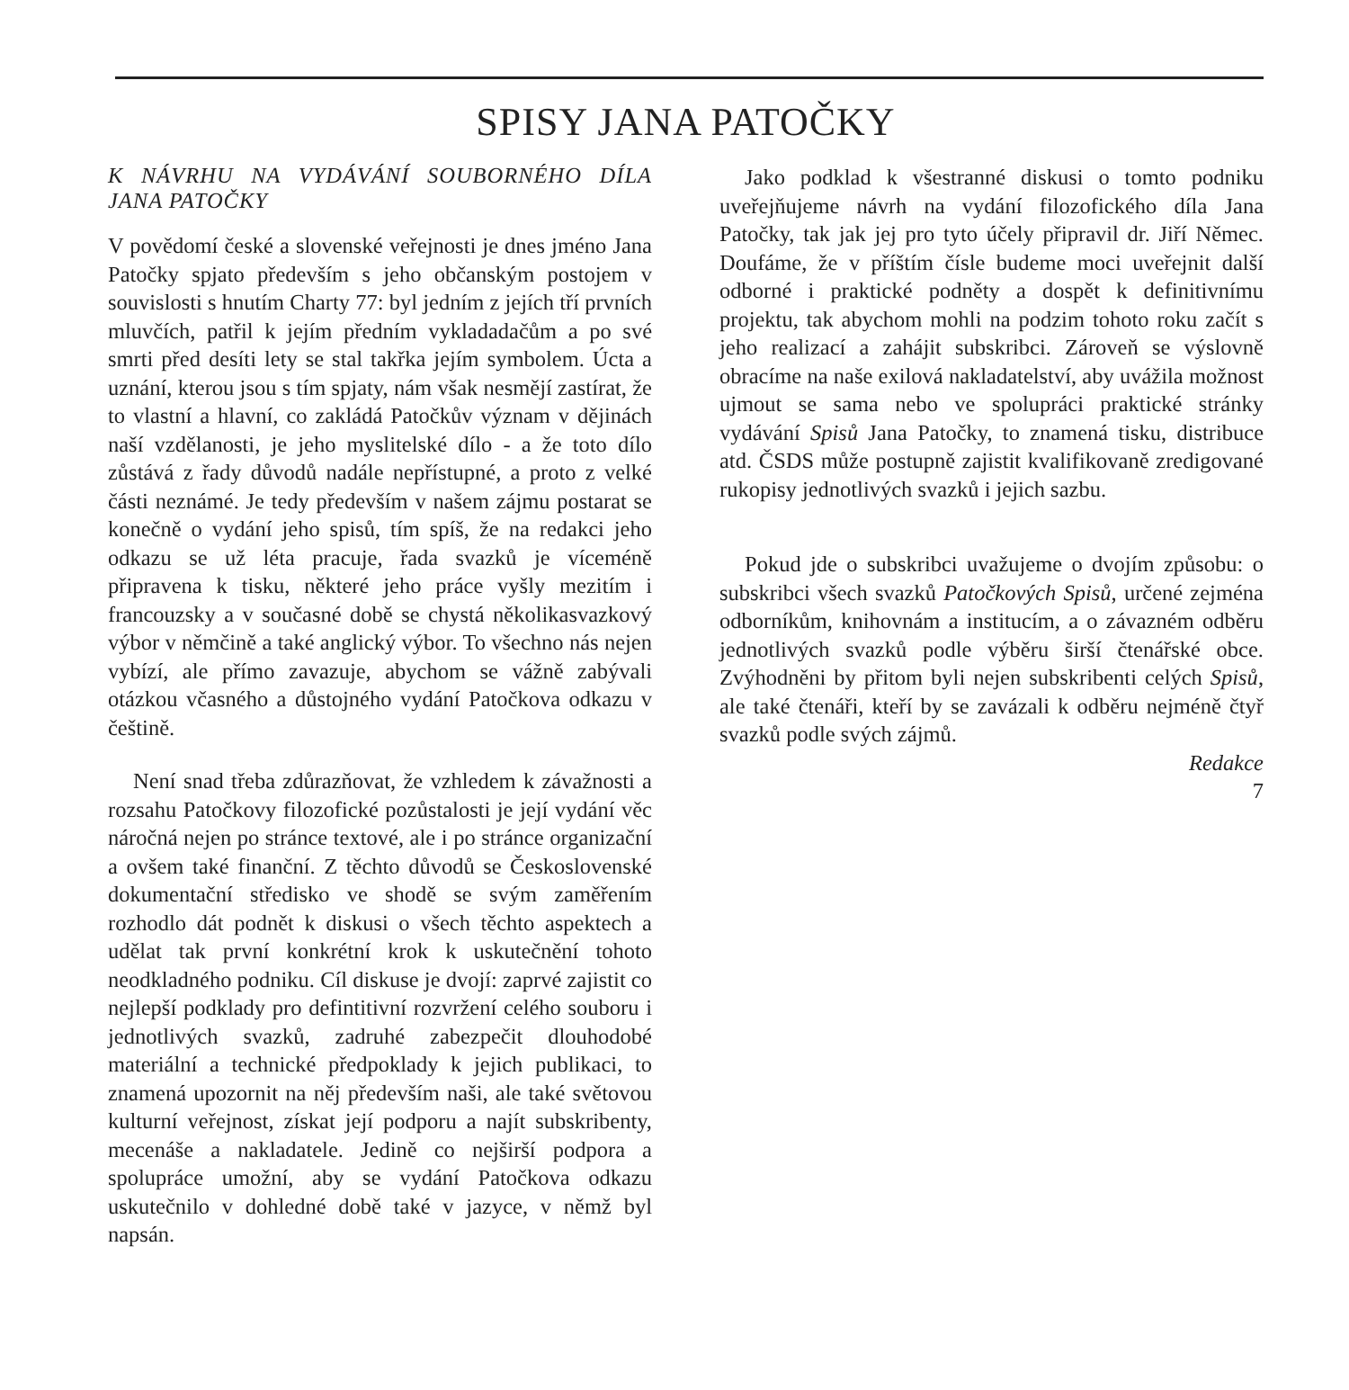SPISY JANA PATOČKY
K NÁVRHU NA VYDÁVÁNÍ SOUBORNÉHO DÍLA JANA PATOČKY
V povědomí české a slovenské veřejnosti je dnes jméno Jana Patočky spjato především s jeho občanským postojem v souvislosti s hnutím Charty 77: byl jedním z jejích tří prvních mluvčích, patřil k jejím předním vykladadačům a po své smrti před desíti lety se stal takřka jejím symbolem. Úcta a uznání, kterou jsou s tím spjaty, nám však nesmějí zastírat, že to vlastní a hlavní, co zakládá Patočkův význam v dějinách naší vzdělanosti, je jeho myslitelské dílo - a že toto dílo zůstává z řady důvodů nadále nepřístupné, a proto z velké části neznámé. Je tedy především v našem zájmu postarat se konečně o vydání jeho spisů, tím spíš, že na redakci jeho odkazu se už léta pracuje, řada svazků je víceméně připravena k tisku, některé jeho práce vyšly mezitím i francouzsky a v současné době se chystá několikasvazkový výbor v němčině a také anglický výbor. To všechno nás nejen vybízí, ale přímo zavazuje, abychom se vážně zabývali otázkou včasného a důstojného vydání Patočkova odkazu v češtině.
Není snad třeba zdůrazňovat, že vzhledem k závažnosti a rozsahu Patočkovy filozofické pozůstalosti je její vydání věc náročná nejen po stránce textové, ale i po stránce organizační a ovšem také finanční. Z těchto důvodů se Československé dokumentační středisko ve shodě se svým zaměřením rozhodlo dát podnět k diskusi o všech těchto aspektech a udělat tak první konkrétní krok k uskutečnění tohoto neodkladného podniku. Cíl diskuse je dvojí: zaprvé zajistit co nejlepší podklady pro defintitivní rozvržení celého souboru i jednotlivých svazků, zadruhé zabezpečit dlouhodobé materiální a technické předpoklady k jejich publikaci, to znamená upozornit na něj především naši, ale také světovou kulturní veřejnost, získat její podporu a najít subskribenty, mecenáše a nakladatele. Jedině co nejširší podpora a spolupráce umožní, aby se vydání Patočkova odkazu uskutečnilo v dohledné době také v jazyce, v němž byl napsán.
Jako podklad k všestranné diskusi o tomto podniku uveřejňujeme návrh na vydání filozofického díla Jana Patočky, tak jak jej pro tyto účely připravil dr. Jiří Němec. Doufáme, že v příštím čísle budeme moci uveřejnit další odborné i praktické podněty a dospět k definitivnímu projektu, tak abychom mohli na podzim tohoto roku začít s jeho realizací a zahájit subskribci. Zároveň se výslovně obracíme na naše exilová nakladatelství, aby uvážila možnost ujmout se sama nebo ve spolupráci praktické stránky vydávání Spisů Jana Patočky, to znamená tisku, distribuce atd. ČSDS může postupně zajistit kvalifikovaně zredigované rukopisy jednotlivých svazků i jejich sazbu.
Pokud jde o subskribci uvažujeme o dvojím způsobu: o subskribci všech svazků Patočkových Spisů, určené zejména odborníkům, knihovnám a institucím, a o závazném odběru jednotlivých svazků podle výběru širší čtenářské obce. Zvýhodněni by přitom byli nejen subskribenti celých Spisů, ale také čtenáři, kteří by se zavázali k odběru nejméně čtyř svazků podle svých zájmů.
Redakce
7